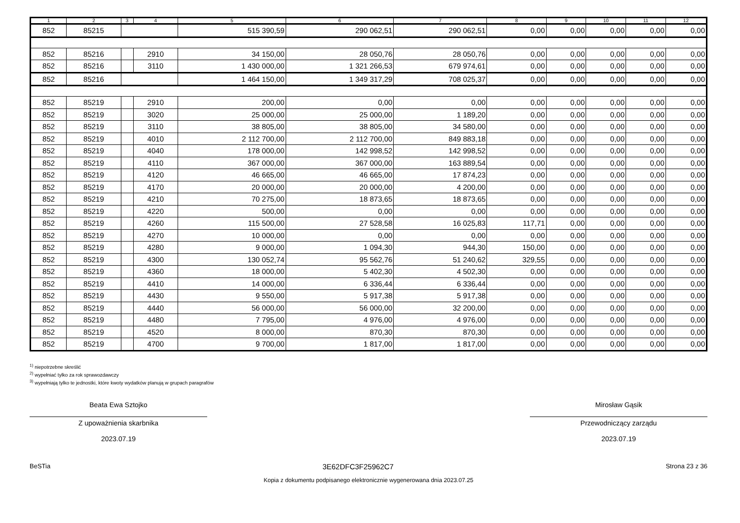| 1 | 2 | 3 | 4 | 5 | 6 | 7 | 8 | 9 | 10 | 11 | 12 |
| --- | --- | --- | --- | --- | --- | --- | --- | --- | --- | --- | --- |
| 852 | 85215 | | | 515 390,59 | 290 062,51 | 290 062,51 | 0,00 | 0,00 | 0,00 | 0,00 | 0,00 |
| 852 | 85216 | | 2910 | 34 150,00 | 28 050,76 | 28 050,76 | 0,00 | 0,00 | 0,00 | 0,00 | 0,00 |
| 852 | 85216 | | 3110 | 1 430 000,00 | 1 321 266,53 | 679 974,61 | 0,00 | 0,00 | 0,00 | 0,00 | 0,00 |
| 852 | 85216 | | | 1 464 150,00 | 1 349 317,29 | 708 025,37 | 0,00 | 0,00 | 0,00 | 0,00 | 0,00 |
| 852 | 85219 | | 2910 | 200,00 | 0,00 | 0,00 | 0,00 | 0,00 | 0,00 | 0,00 | 0,00 |
| 852 | 85219 | | 3020 | 25 000,00 | 25 000,00 | 1 189,20 | 0,00 | 0,00 | 0,00 | 0,00 | 0,00 |
| 852 | 85219 | | 3110 | 38 805,00 | 38 805,00 | 34 580,00 | 0,00 | 0,00 | 0,00 | 0,00 | 0,00 |
| 852 | 85219 | | 4010 | 2 112 700,00 | 2 112 700,00 | 849 883,18 | 0,00 | 0,00 | 0,00 | 0,00 | 0,00 |
| 852 | 85219 | | 4040 | 178 000,00 | 142 998,52 | 142 998,52 | 0,00 | 0,00 | 0,00 | 0,00 | 0,00 |
| 852 | 85219 | | 4110 | 367 000,00 | 367 000,00 | 163 889,54 | 0,00 | 0,00 | 0,00 | 0,00 | 0,00 |
| 852 | 85219 | | 4120 | 46 665,00 | 46 665,00 | 17 874,23 | 0,00 | 0,00 | 0,00 | 0,00 | 0,00 |
| 852 | 85219 | | 4170 | 20 000,00 | 20 000,00 | 4 200,00 | 0,00 | 0,00 | 0,00 | 0,00 | 0,00 |
| 852 | 85219 | | 4210 | 70 275,00 | 18 873,65 | 18 873,65 | 0,00 | 0,00 | 0,00 | 0,00 | 0,00 |
| 852 | 85219 | | 4220 | 500,00 | 0,00 | 0,00 | 0,00 | 0,00 | 0,00 | 0,00 | 0,00 |
| 852 | 85219 | | 4260 | 115 500,00 | 27 528,58 | 16 025,83 | 117,71 | 0,00 | 0,00 | 0,00 | 0,00 |
| 852 | 85219 | | 4270 | 10 000,00 | 0,00 | 0,00 | 0,00 | 0,00 | 0,00 | 0,00 | 0,00 |
| 852 | 85219 | | 4280 | 9 000,00 | 1 094,30 | 944,30 | 150,00 | 0,00 | 0,00 | 0,00 | 0,00 |
| 852 | 85219 | | 4300 | 130 052,74 | 95 562,76 | 51 240,62 | 329,55 | 0,00 | 0,00 | 0,00 | 0,00 |
| 852 | 85219 | | 4360 | 18 000,00 | 5 402,30 | 4 502,30 | 0,00 | 0,00 | 0,00 | 0,00 | 0,00 |
| 852 | 85219 | | 4410 | 14 000,00 | 6 336,44 | 6 336,44 | 0,00 | 0,00 | 0,00 | 0,00 | 0,00 |
| 852 | 85219 | | 4430 | 9 550,00 | 5 917,38 | 5 917,38 | 0,00 | 0,00 | 0,00 | 0,00 | 0,00 |
| 852 | 85219 | | 4440 | 56 000,00 | 56 000,00 | 32 200,00 | 0,00 | 0,00 | 0,00 | 0,00 | 0,00 |
| 852 | 85219 | | 4480 | 7 795,00 | 4 976,00 | 4 976,00 | 0,00 | 0,00 | 0,00 | 0,00 | 0,00 |
| 852 | 85219 | | 4520 | 8 000,00 | 870,30 | 870,30 | 0,00 | 0,00 | 0,00 | 0,00 | 0,00 |
| 852 | 85219 | | 4700 | 9 700,00 | 1 817,00 | 1 817,00 | 0,00 | 0,00 | 0,00 | 0,00 | 0,00 |
<sup>1)</sup> niepotrzebne skreślić
<sup>2)</sup> wypełniać tylko za rok sprawozdawczy
<sup>3)</sup> wypełniają tylko te jednostki, które kwoty wydatków planują w grupach paragrafów
Beata Ewa Sztojko
Z upoważnienia skarbnika
2023.07.19
Mirosław Gąsik
Przewodniczący zarządu
2023.07.19
BeSTia 3E62DFC3F25962C7 Strona 23 z 36
Kopia z dokumentu podpisanego elektronicznie wygenerowana dnia 2023.07.25